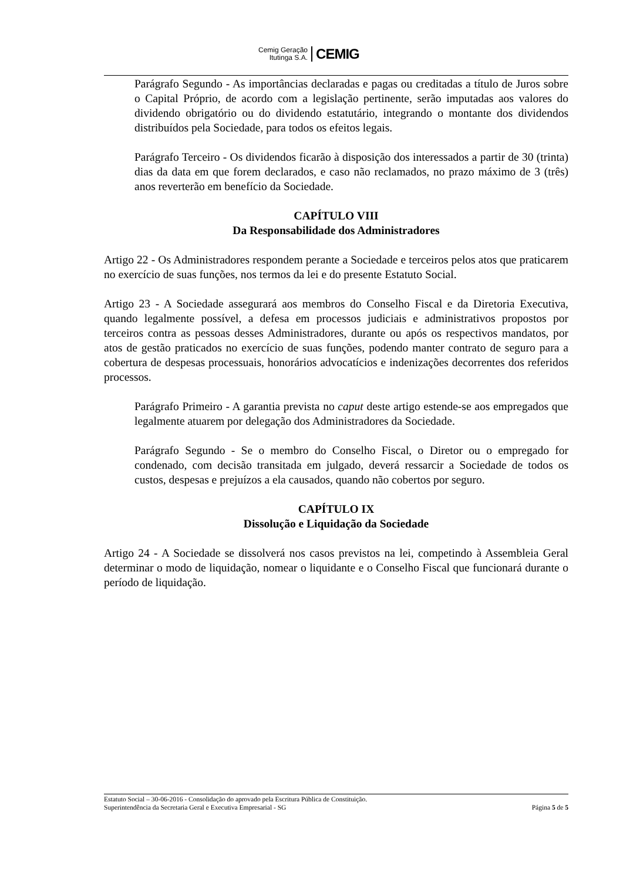Cemig Geração
Itutinga S.A.
CEMIG
Parágrafo Segundo - As importâncias declaradas e pagas ou creditadas a título de Juros sobre o Capital Próprio, de acordo com a legislação pertinente, serão imputadas aos valores do dividendo obrigatório ou do dividendo estatutário, integrando o montante dos dividendos distribuídos pela Sociedade, para todos os efeitos legais.
Parágrafo Terceiro - Os dividendos ficarão à disposição dos interessados a partir de 30 (trinta) dias da data em que forem declarados, e caso não reclamados, no prazo máximo de 3 (três) anos reverterão em benefício da Sociedade.
CAPÍTULO VIII
Da Responsabilidade dos Administradores
Artigo 22 - Os Administradores respondem perante a Sociedade e terceiros pelos atos que praticarem no exercício de suas funções, nos termos da lei e do presente Estatuto Social.
Artigo 23 - A Sociedade assegurará aos membros do Conselho Fiscal e da Diretoria Executiva, quando legalmente possível, a defesa em processos judiciais e administrativos propostos por terceiros contra as pessoas desses Administradores, durante ou após os respectivos mandatos, por atos de gestão praticados no exercício de suas funções, podendo manter contrato de seguro para a cobertura de despesas processuais, honorários advocatícios e indenizações decorrentes dos referidos processos.
Parágrafo Primeiro - A garantia prevista no caput deste artigo estende-se aos empregados que legalmente atuarem por delegação dos Administradores da Sociedade.
Parágrafo Segundo - Se o membro do Conselho Fiscal, o Diretor ou o empregado for condenado, com decisão transitada em julgado, deverá ressarcir a Sociedade de todos os custos, despesas e prejuízos a ela causados, quando não cobertos por seguro.
CAPÍTULO IX
Dissolução e Liquidação da Sociedade
Artigo 24 - A Sociedade se dissolverá nos casos previstos na lei, competindo à Assembleia Geral determinar o modo de liquidação, nomear o liquidante e o Conselho Fiscal que funcionará durante o período de liquidação.
Estatuto Social – 30-06-2016 - Consolidação do aprovado pela Escritura Pública de Constituição.
Superintendência da Secretaria Geral e Executiva Empresarial - SG Página 5 de 5